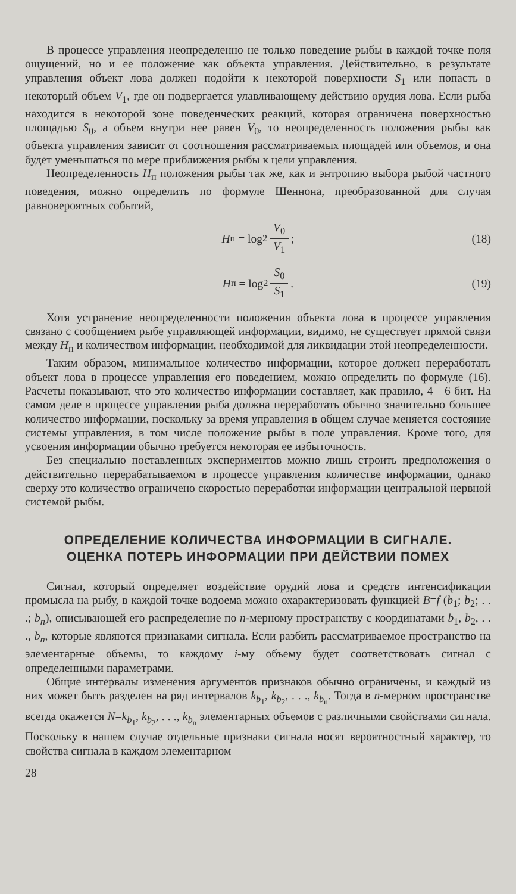В процессе управления неопределенно не только поведение рыбы в каждой точке поля ощущений, но и ее положение как объекта управления. Действительно, в результате управления объект лова должен подойти к некоторой поверхности S<sub>1</sub> или попасть в некоторый объем V<sub>1</sub>, где он подвергается улавливающему действию орудия лова. Если рыба находится в некоторой зоне поведенческих реакций, которая ограничена поверхностью площадью S<sub>0</sub>, а объем внутри нее равен V<sub>0</sub>, то неопределенность положения рыбы как объекта управления зависит от соотношения рассматриваемых площадей или объемов, и она будет уменьшаться по мере приближения рыбы к цели управления.
Неопределенность H<sub>п</sub> положения рыбы так же, как и энтропию выбора рыбой частного поведения, можно определить по формуле Шеннона, преобразованной для случая равновероятных событий,
H<sub>п</sub> = log<sub>2</sub> V<sub>0</sub> V<sub>1</sub> ; (18)
H<sub>п</sub> = log<sub>2</sub> S<sub>0</sub> S<sub>1</sub> . (19)
Хотя устранение неопределенности положения объекта лова в процессе управления связано с сообщением рыбе управляющей информации, видимо, не существует прямой связи между H<sub>п</sub> и количеством информации, необходимой для ликвидации этой неопределенности.
Таким образом, минимальное количество информации, которое должен переработать объект лова в процессе управления его поведением, можно определить по формуле (16). Расчеты показывают, что это количество информации составляет, как правило, 4—6 бит. На самом деле в процессе управления рыба должна переработать обычно значительно большее количество информации, поскольку за время управления в общем случае меняется состояние системы управления, в том числе положение рыбы в поле управления. Кроме того, для усвоения информации обычно требуется некоторая ее избыточность.
Без специально поставленных экспериментов можно лишь строить предположения о действительно перерабатываемом в процессе управления количестве информации, однако сверху это количество ограничено скоростью переработки информации центральной нервной системой рыбы.
ОПРЕДЕЛЕНИЕ КОЛИЧЕСТВА ИНФОРМАЦИИ В СИГНАЛЕ.
ОЦЕНКА ПОТЕРЬ ИНФОРМАЦИИ ПРИ ДЕЙСТВИИ ПОМЕХ
Сигнал, который определяет воздействие орудий лова и средств интенсификации промысла на рыбу, в каждой точке водоема можно охарактеризовать функцией B=f (b<sub>1</sub>; b<sub>2</sub>; . . .; b<sub>n</sub>), описывающей его распределение по n-мерному пространству с координатами b<sub>1</sub>, b<sub>2</sub>, . . ., b<sub>n</sub>, которые являются признаками сигнала. Если разбить рассматриваемое пространство на элементарные объемы, то каждому i-му объему будет соответствовать сигнал с определенными параметрами.
Общие интервалы изменения аргументов признаков обычно ограничены, и каждый из них может быть разделен на ряд интервалов k<sub>b<sub>1</sub></sub>, k<sub>b<sub>2</sub></sub>, . . ., k<sub>b<sub>n</sub></sub>. Тогда в n-мерном пространстве всегда окажется N=k<sub>b<sub>1</sub></sub>, k<sub>b<sub>2</sub></sub>, . . ., k<sub>b<sub>n</sub></sub> элементарных объемов с различными свойствами сигнала. Поскольку в нашем случае отдельные признаки сигнала носят вероятностный характер, то свойства сигнала в каждом элементарном
28